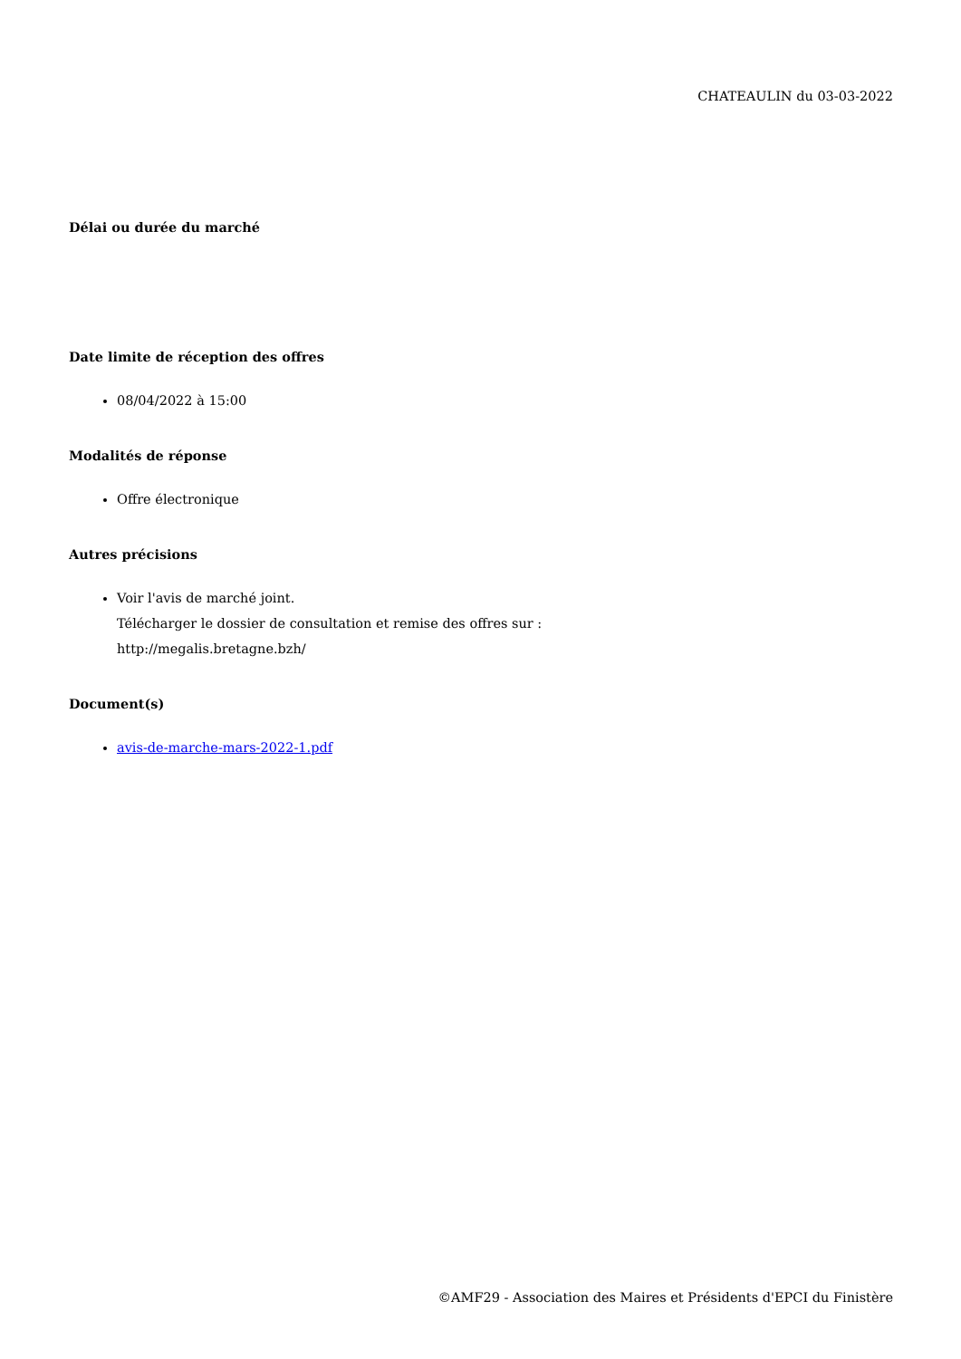CHATEAULIN du 03-03-2022
Délai ou durée du marché
Date limite de réception des offres
08/04/2022 à 15:00
Modalités de réponse
Offre électronique
Autres précisions
Voir l'avis de marché joint.
Télécharger le dossier de consultation et remise des offres sur :
http://megalis.bretagne.bzh/
Document(s)
avis-de-marche-mars-2022-1.pdf
©AMF29 - Association des Maires et Présidents d'EPCI du Finistère